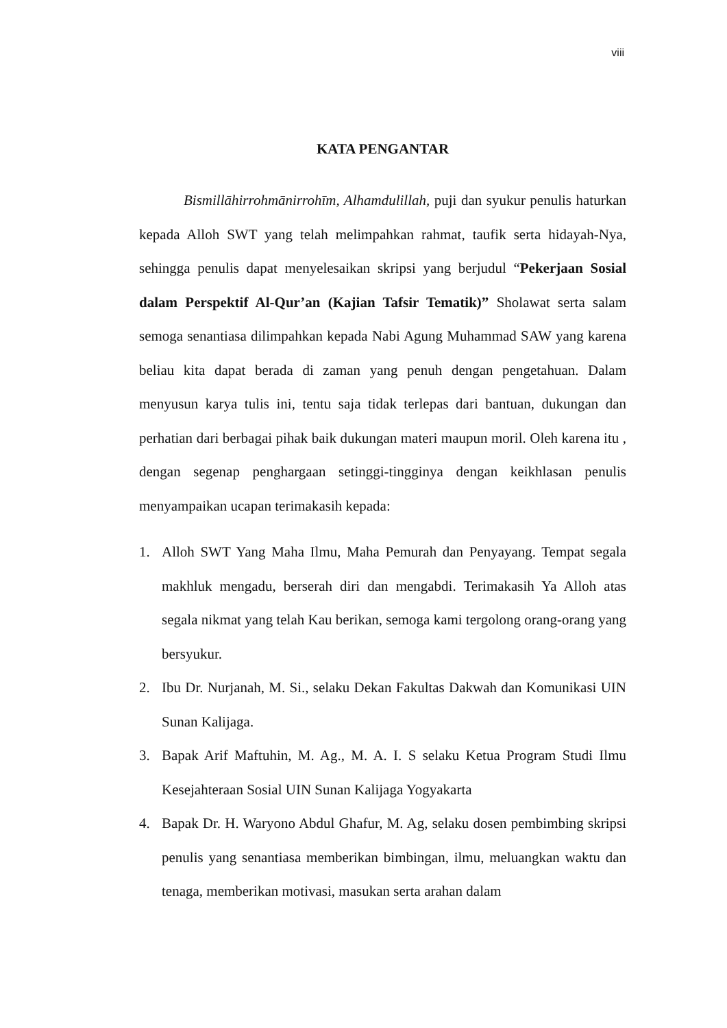viii
KATA PENGANTAR
Bismillāhirrohmānirrohīm, Alhamdulillah, puji dan syukur penulis haturkan kepada Alloh SWT yang telah melimpahkan rahmat, taufik serta hidayah-Nya, sehingga penulis dapat menyelesaikan skripsi yang berjudul “Pekerjaan Sosial dalam Perspektif Al-Qur’an (Kajian Tafsir Tematik)” Sholawat serta salam semoga senantiasa dilimpahkan kepada Nabi Agung Muhammad SAW yang karena beliau kita dapat berada di zaman yang penuh dengan pengetahuan. Dalam menyusun karya tulis ini, tentu saja tidak terlepas dari bantuan, dukungan dan perhatian dari berbagai pihak baik dukungan materi maupun moril. Oleh karena itu , dengan segenap penghargaan setinggi-tingginya dengan keikhlasan penulis menyampaikan ucapan terimakasih kepada:
1. Alloh SWT Yang Maha Ilmu, Maha Pemurah dan Penyayang. Tempat segala makhluk mengadu, berserah diri dan mengabdi. Terimakasih Ya Alloh atas segala nikmat yang telah Kau berikan, semoga kami tergolong orang-orang yang bersyukur.
2. Ibu Dr. Nurjanah, M. Si., selaku Dekan Fakultas Dakwah dan Komunikasi UIN Sunan Kalijaga.
3. Bapak Arif Maftuhin, M. Ag., M. A. I. S selaku Ketua Program Studi Ilmu Kesejahteraan Sosial UIN Sunan Kalijaga Yogyakarta
4. Bapak Dr. H. Waryono Abdul Ghafur, M. Ag, selaku dosen pembimbing skripsi penulis yang senantiasa memberikan bimbingan, ilmu, meluangkan waktu dan tenaga, memberikan motivasi, masukan serta arahan dalam